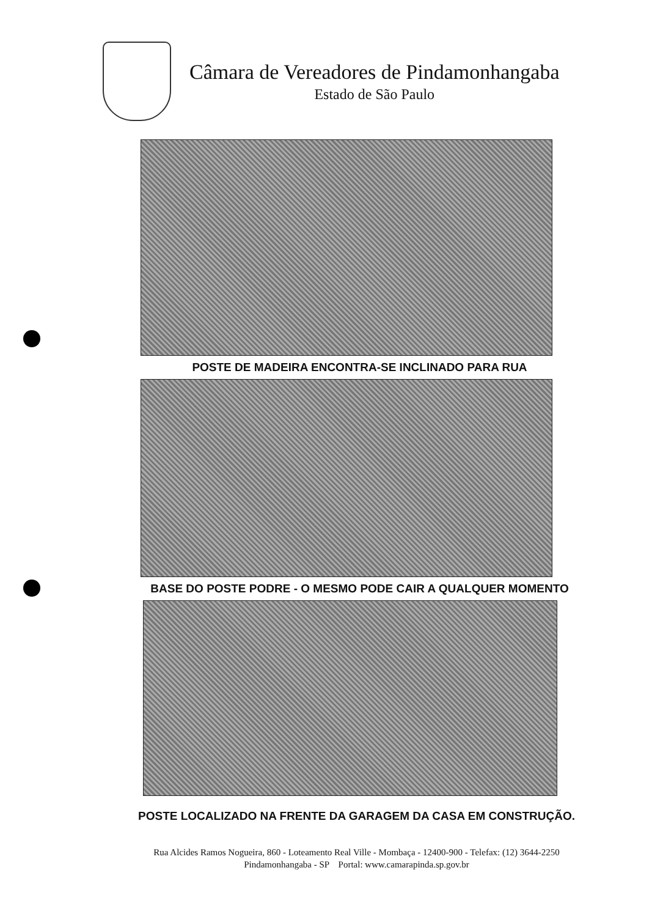Câmara de Vereadores de Pindamonhangaba
Estado de São Paulo
POSTE DE MADEIRA ENCONTRA-SE INCLINADO PARA RUA
BASE DO POSTE PODRE - O MESMO PODE CAIR A QUALQUER MOMENTO
POSTE LOCALIZADO NA FRENTE DA GARAGEM DA CASA EM CONSTRUÇÃO.
Rua Alcides Ramos Nogueira, 860 - Loteamento Real Ville - Mombaça - 12400-900 - Telefax: (12) 3644-2250
Pindamonhangaba - SP Portal: www.camarapinda.sp.gov.br